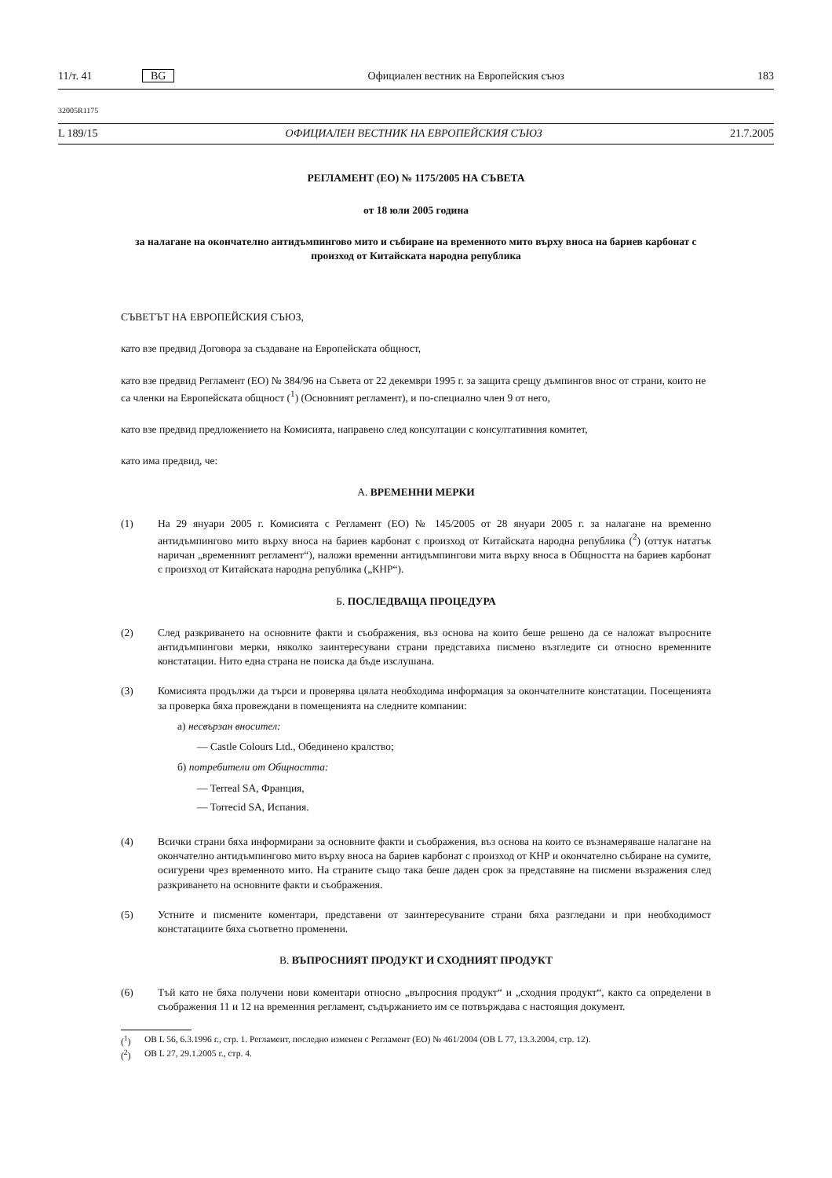11/т. 41 BG Официален вестник на Европейския съюз 183
32005R1175
L 189/15 ОФИЦИАЛЕН ВЕСТНИК НА ЕВРОПЕЙСКИЯ СЪЮЗ 21.7.2005
РЕГЛАМЕНТ (ЕО) № 1175/2005 НА СЪВЕТА
от 18 юли 2005 година
за налагане на окончателно антидъмпингово мито и събиране на временното мито върху вноса на бариев карбонат с произход от Китайската народна република
СЪВЕТЪТ НА ЕВРОПЕЙСКИЯ СЪЮЗ,
като взе предвид Договора за създаване на Европейската общност,
като взе предвид Регламент (ЕО) № 384/96 на Съвета от 22 декември 1995 г. за защита срещу дъмпингов внос от страни, които не са членки на Европейската общност (<sup>1</sup>) (Основният регламент), и по-специално член 9 от него,
като взе предвид предложението на Комисията, направено след консултации с консултативния комитет,
като има предвид, че:
А. ВРЕМЕННИ МЕРКИ
(1) На 29 януари 2005 г. Комисията с Регламент (ЕО) № 145/2005 от 28 януари 2005 г. за налагане на временно антидъмпингово мито върху вноса на бариев карбонат с произход от Китайската народна република (<sup>2</sup>) (оттук нататък наричан „временният регламент“), наложи временни антидъмпингови мита върху вноса в Общността на бариев карбонат с произход от Китайската народна република („КНР“).
Б. ПОСЛЕДВАЩА ПРОЦЕДУРА
(2) След разкриването на основните факти и съображения, въз основа на които беше решено да се наложат въпросните антидъмпингови мерки, няколко заинтересувани страни представиха писмено възгледите си относно временните констатации. Нито една страна не поиска да бъде изслушана.
(3) Комисията продължи да търси и проверява цялата необходима информация за окончателните констатации. Посещенията за проверка бяха провеждани в помещенията на следните компании:
а) несвързан вносител:
— Castle Colours Ltd., Обединено кралство;
б) потребители от Общността:
— Terreal SA, Франция,
— Torrecid SA, Испания.
(4) Всички страни бяха информирани за основните факти и съображения, въз основа на които се възнамеряваше налагане на окончателно антидъмпингово мито върху вноса на бариев карбонат с произход от КНР и окончателно събиране на сумите, осигурени чрез временното мито. На страните също така беше даден срок за представяне на писмени възражения след разкриването на основните факти и съображения.
(5) Устните и писмените коментари, представени от заинтересуваните страни бяха разгледани и при необходимост констатациите бяха съответно променени.
В. ВЪПРОСНИЯТ ПРОДУКТ И СХОДНИЯТ ПРОДУКТ
(6) Тъй като не бяха получени нови коментари относно „въпросния продукт“ и „сходния продукт“, както са определени в съображения 11 и 12 на временния регламент, съдържанието им се потвърждава с настоящия документ.
(<sup>1</sup>) ОВ L 56, 6.3.1996 г., стр. 1. Регламент, последно изменен с Регламент (ЕО) № 461/2004 (ОВ L 77, 13.3.2004, стр. 12).
(<sup>2</sup>) ОВ L 27, 29.1.2005 г., стр. 4.